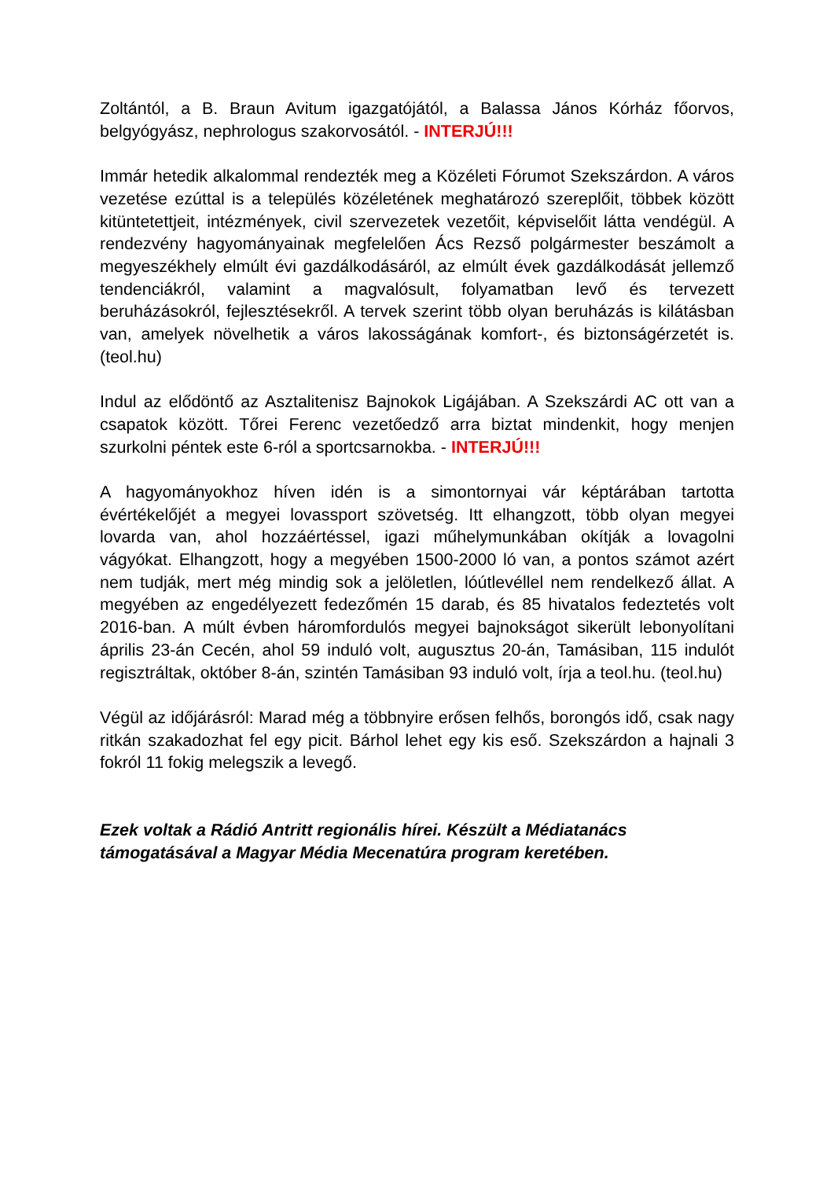Zoltántól, a B. Braun Avitum igazgatójától, a Balassa János Kórház főorvos, belgyógyász, nephrologus szakorvosától. - INTERJÚ!!!
Immár hetedik alkalommal rendezték meg a Közéleti Fórumot Szekszárdon. A város vezetése ezúttal is a település közéletének meghatározó szereplőit, többek között kitüntetettjeit, intézmények, civil szervezetek vezetőit, képviselőit látta vendégül. A rendezvény hagyományainak megfelelően Ács Rezső polgármester beszámolt a megyeszékhely elmúlt évi gazdálkodásáról, az elmúlt évek gazdálkodását jellemző tendenciákról, valamint a magvalósult, folyamatban levő és tervezett beruházásokról, fejlesztésekről. A tervek szerint több olyan beruházás is kilátásban van, amelyek növelhetik a város lakosságának komfort-, és biztonságérzetét is. (teol.hu)
Indul az elődöntő az Asztalitenisz Bajnokok Ligájában. A Szekszárdi AC ott van a csapatok között. Tőrei Ferenc vezetőedző arra biztat mindenkit, hogy menjen szurkolni péntek este 6-ról a sportcsarnokba. - INTERJÚ!!!
A hagyományokhoz híven idén is a simontornyai vár képtárában tartotta évértékelőjét a megyei lovassport szövetség. Itt elhangzott, több olyan megyei lovarda van, ahol hozzáértéssel, igazi műhelymunkában okítják a lovagolni vágyókat. Elhangzott, hogy a megyében 1500-2000 ló van, a pontos számot azért nem tudják, mert még mindig sok a jelöletlen, lóútlevéllel nem rendelkező állat. A megyében az engedélyezett fedezőmén 15 darab, és 85 hivatalos fedeztetés volt 2016-ban. A múlt évben háromfordulós megyei bajnokságot sikerült lebonyolítani április 23-án Cecén, ahol 59 induló volt, augusztus 20-án, Tamásiban, 115 indulót regisztráltak, október 8-án, szintén Tamásiban 93 induló volt, írja a teol.hu. (teol.hu)
Végül az időjárásról: Marad még a többnyire erősen felhős, borongós idő, csak nagy ritkán szakadozhat fel egy picit. Bárhol lehet egy kis eső. Szekszárdon a hajnali 3 fokról 11 fokig melegszik a levegő.
Ezek voltak a Rádió Antritt regionális hírei. Készült a Médiatanács támogatásával a Magyar Média Mecenatúra program keretében.